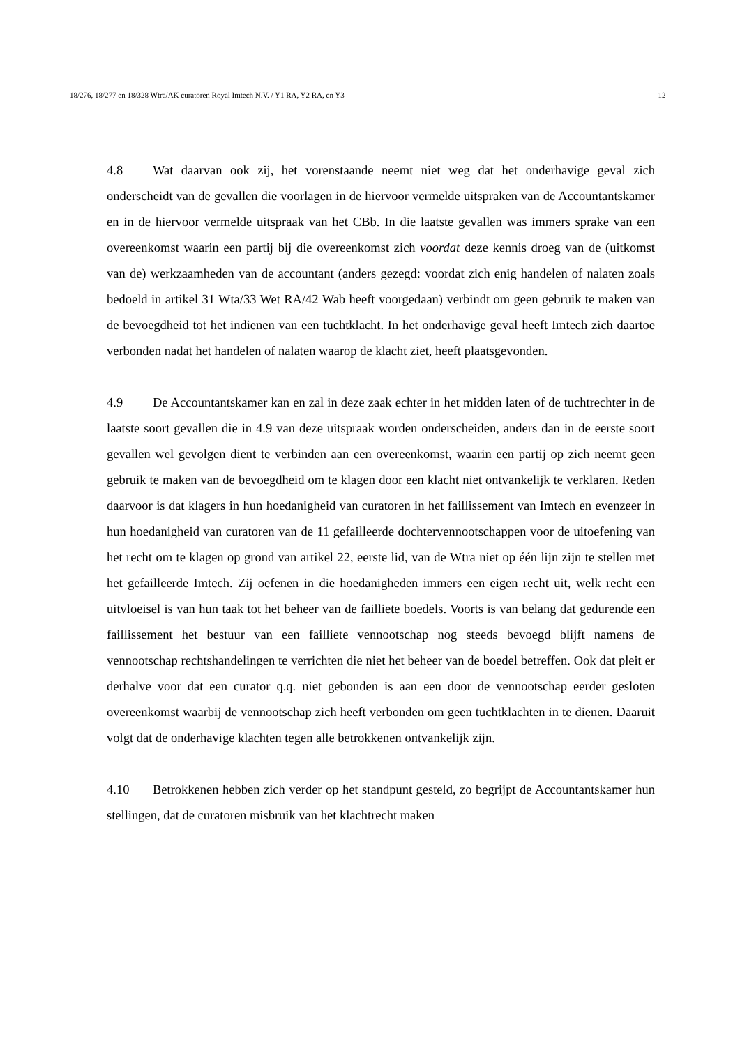18/276, 18/277 en 18/328 Wtra/AK curatoren Royal Imtech N.V. / Y1 RA, Y2 RA, en Y3 - 12 -
4.8 Wat daarvan ook zij, het vorenstaande neemt niet weg dat het onderhavige geval zich onderscheidt van de gevallen die voorlagen in de hiervoor vermelde uitspraken van de Accountantskamer en in de hiervoor vermelde uitspraak van het CBb. In die laatste gevallen was immers sprake van een overeenkomst waarin een partij bij die overeenkomst zich voordat deze kennis droeg van de (uitkomst van de) werkzaamheden van de accountant (anders gezegd: voordat zich enig handelen of nalaten zoals bedoeld in artikel 31 Wta/33 Wet RA/42 Wab heeft voorgedaan) verbindt om geen gebruik te maken van de bevoegdheid tot het indienen van een tuchtklacht. In het onderhavige geval heeft Imtech zich daartoe verbonden nadat het handelen of nalaten waarop de klacht ziet, heeft plaatsgevonden.
4.9 De Accountantskamer kan en zal in deze zaak echter in het midden laten of de tuchtrechter in de laatste soort gevallen die in 4.9 van deze uitspraak worden onderscheiden, anders dan in de eerste soort gevallen wel gevolgen dient te verbinden aan een overeenkomst, waarin een partij op zich neemt geen gebruik te maken van de bevoegdheid om te klagen door een klacht niet ontvankelijk te verklaren. Reden daarvoor is dat klagers in hun hoedanigheid van curatoren in het faillissement van Imtech en evenzeer in hun hoedanigheid van curatoren van de 11 gefailleerde dochtervennootschappen voor de uitoefening van het recht om te klagen op grond van artikel 22, eerste lid, van de Wtra niet op één lijn zijn te stellen met het gefailleerde Imtech. Zij oefenen in die hoedanigheden immers een eigen recht uit, welk recht een uitvloeisel is van hun taak tot het beheer van de failliete boedels. Voorts is van belang dat gedurende een faillissement het bestuur van een failliete vennootschap nog steeds bevoegd blijft namens de vennootschap rechtshandelingen te verrichten die niet het beheer van de boedel betreffen. Ook dat pleit er derhalve voor dat een curator q.q. niet gebonden is aan een door de vennootschap eerder gesloten overeenkomst waarbij de vennootschap zich heeft verbonden om geen tuchtklachten in te dienen. Daaruit volgt dat de onderhavige klachten tegen alle betrokkenen ontvankelijk zijn.
4.10 Betrokkenen hebben zich verder op het standpunt gesteld, zo begrijpt de Accountantskamer hun stellingen, dat de curatoren misbruik van het klachtrecht maken